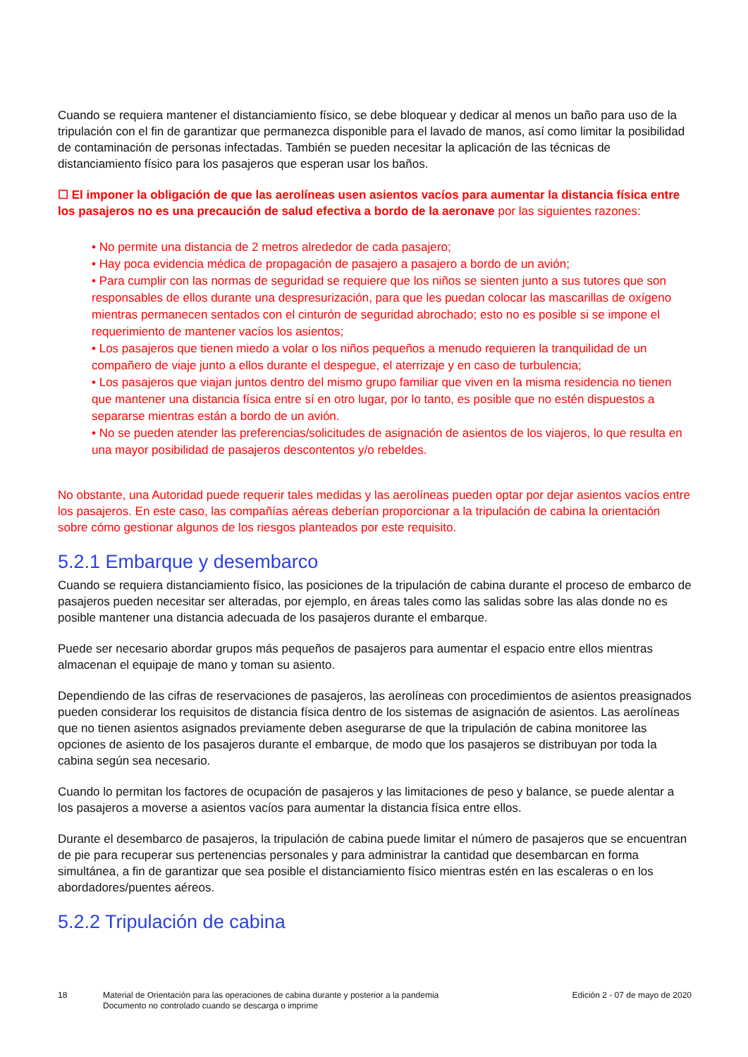Cuando se requiera mantener el distanciamiento físico, se debe bloquear y dedicar al menos un baño para uso de la tripulación con el fin de garantizar que permanezca disponible para el lavado de manos, así como limitar la posibilidad de contaminación de personas infectadas. También se pueden necesitar la aplicación de las técnicas de distanciamiento físico para los pasajeros que esperan usar los baños.
☐ El imponer la obligación de que las aerolíneas usen asientos vacíos para aumentar la distancia física entre los pasajeros no es una precaución de salud efectiva a bordo de la aeronave por las siguientes razones:
• No permite una distancia de 2 metros alrededor de cada pasajero;
• Hay poca evidencia médica de propagación de pasajero a pasajero a bordo de un avión;
• Para cumplir con las normas de seguridad se requiere que los niños se sienten junto a sus tutores que son responsables de ellos durante una despresurización, para que les puedan colocar las mascarillas de oxígeno mientras permanecen sentados con el cinturón de seguridad abrochado; esto no es posible si se impone el requerimiento de mantener vacíos los asientos;
• Los pasajeros que tienen miedo a volar o los niños pequeños a menudo requieren la tranquilidad de un compañero de viaje junto a ellos durante el despegue, el aterrizaje y en caso de turbulencia;
• Los pasajeros que viajan juntos dentro del mismo grupo familiar que viven en la misma residencia no tienen que mantener una distancia física entre sí en otro lugar, por lo tanto, es posible que no estén dispuestos a separarse mientras están a bordo de un avión.
• No se pueden atender las preferencias/solicitudes de asignación de asientos de los viajeros, lo que resulta en una mayor posibilidad de pasajeros descontentos y/o rebeldes.
No obstante, una Autoridad puede requerir tales medidas y las aerolíneas pueden optar por dejar asientos vacíos entre los pasajeros. En este caso, las compañías aéreas deberían proporcionar a la tripulación de cabina la orientación sobre cómo gestionar algunos de los riesgos planteados por este requisito.
5.2.1 Embarque y desembarco
Cuando se requiera distanciamiento físico, las posiciones de la tripulación de cabina durante el proceso de embarco de pasajeros pueden necesitar ser alteradas, por ejemplo, en áreas tales como las salidas sobre las alas donde no es posible mantener una distancia adecuada de los pasajeros durante el embarque.
Puede ser necesario abordar grupos más pequeños de pasajeros para aumentar el espacio entre ellos mientras almacenan el equipaje de mano y toman su asiento.
Dependiendo de las cifras de reservaciones de pasajeros, las aerolíneas con procedimientos de asientos preasignados pueden considerar los requisitos de distancia física dentro de los sistemas de asignación de asientos. Las aerolíneas que no tienen asientos asignados previamente deben asegurarse de que la tripulación de cabina monitoree las opciones de asiento de los pasajeros durante el embarque, de modo que los pasajeros se distribuyan por toda la cabina según sea necesario.
Cuando lo permitan los factores de ocupación de pasajeros y las limitaciones de peso y balance, se puede alentar a los pasajeros a moverse a asientos vacíos para aumentar la distancia física entre ellos.
Durante el desembarco de pasajeros, la tripulación de cabina puede limitar el número de pasajeros que se encuentran de pie para recuperar sus pertenencias personales y para administrar la cantidad que desembarcan en forma simultánea, a fin de garantizar que sea posible el distanciamiento físico mientras estén en las escaleras o en los abordadores/puentes aéreos.
5.2.2 Tripulación de cabina
18 Material de Orientación para las operaciones de cabina durante y posterior a la pandemia
Documento no controlado cuando se descarga o imprime
Edición 2 - 07 de mayo de 2020